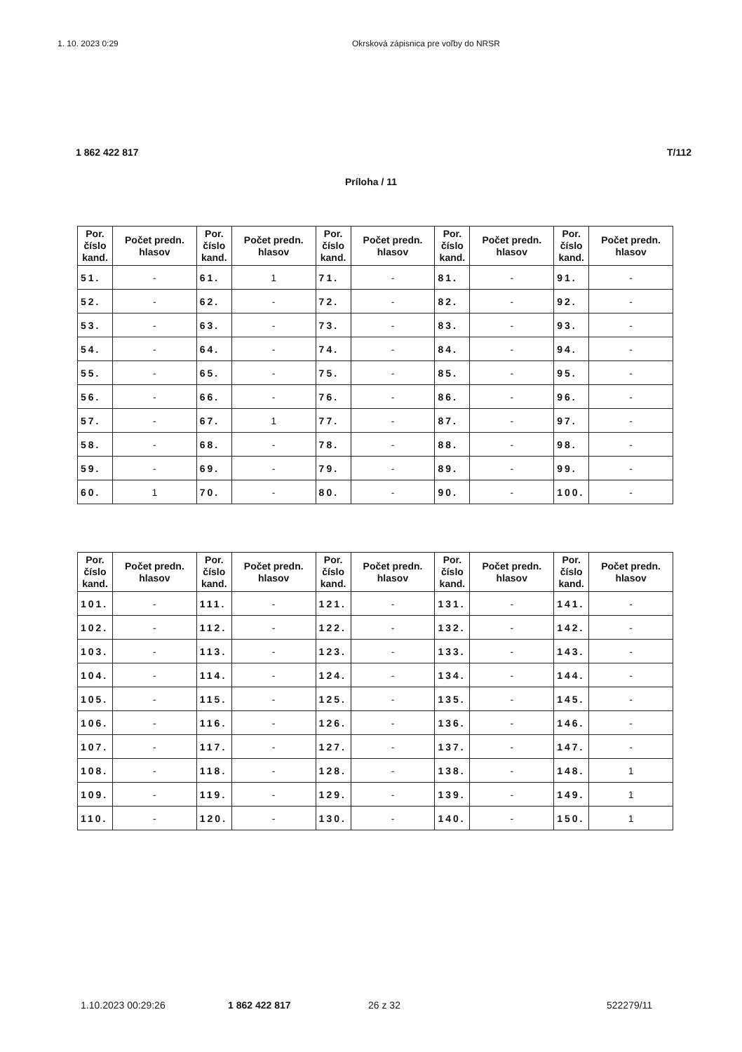1. 10. 2023 0:29 Okrsková zápisnica pre voľby do NRSR
1 862 422 817 T/112
Príloha / 11
| Por. číslo kand. | Počet predn. hlasov | Por. číslo kand. | Počet predn. hlasov | Por. číslo kand. | Počet predn. hlasov | Por. číslo kand. | Počet predn. hlasov | Por. číslo kand. | Počet predn. hlasov |
| --- | --- | --- | --- | --- | --- | --- | --- | --- | --- |
| 51. | - | 61. | 1 | 71. | - | 81. | - | 91. | - |
| 52. | - | 62. | - | 72. | - | 82. | - | 92. | - |
| 53. | - | 63. | - | 73. | - | 83. | - | 93. | - |
| 54. | - | 64. | - | 74. | - | 84. | - | 94. | - |
| 55. | - | 65. | - | 75. | - | 85. | - | 95. | - |
| 56. | - | 66. | - | 76. | - | 86. | - | 96. | - |
| 57. | - | 67. | 1 | 77. | - | 87. | - | 97. | - |
| 58. | - | 68. | - | 78. | - | 88. | - | 98. | - |
| 59. | - | 69. | - | 79. | - | 89. | - | 99. | - |
| 60. | 1 | 70. | - | 80. | - | 90. | - | 100. | - |
| Por. číslo kand. | Počet predn. hlasov | Por. číslo kand. | Počet predn. hlasov | Por. číslo kand. | Počet predn. hlasov | Por. číslo kand. | Počet predn. hlasov | Por. číslo kand. | Počet predn. hlasov |
| --- | --- | --- | --- | --- | --- | --- | --- | --- | --- |
| 101. | - | 111. | - | 121. | - | 131. | - | 141. | - |
| 102. | - | 112. | - | 122. | - | 132. | - | 142. | - |
| 103. | - | 113. | - | 123. | - | 133. | - | 143. | - |
| 104. | - | 114. | - | 124. | - | 134. | - | 144. | - |
| 105. | - | 115. | - | 125. | - | 135. | - | 145. | - |
| 106. | - | 116. | - | 126. | - | 136. | - | 146. | - |
| 107. | - | 117. | - | 127. | - | 137. | - | 147. | - |
| 108. | - | 118. | - | 128. | - | 138. | - | 148. | 1 |
| 109. | - | 119. | - | 129. | - | 139. | - | 149. | 1 |
| 110. | - | 120. | - | 130. | - | 140. | - | 150. | 1 |
1.10.2023 00:29:26 1 862 422 817 26 z 32 522279/11